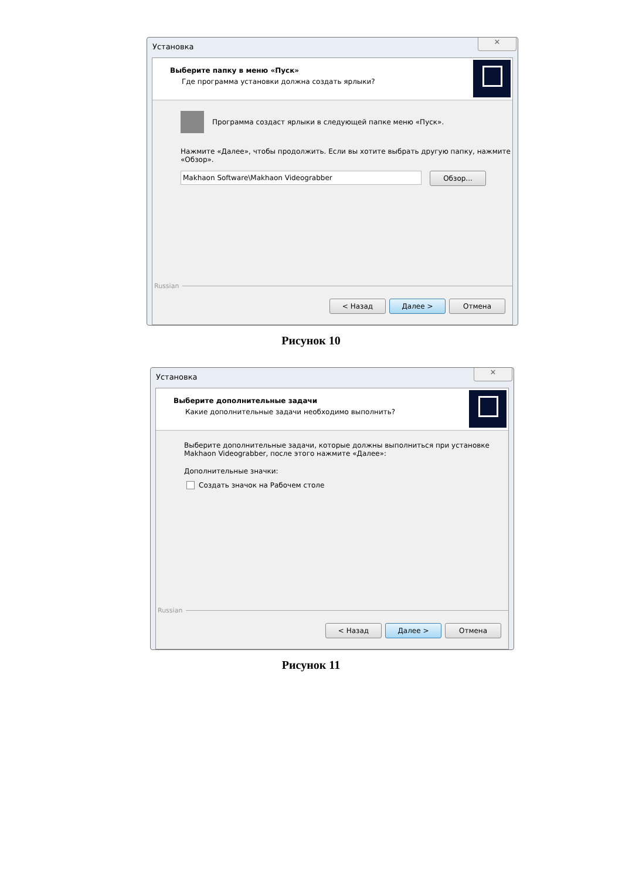Установка
✕
Выберите папку в меню «Пуск»
Где программа установки должна создать ярлыки?
Программа создаст ярлыки в следующей папке меню «Пуск».
Нажмите «Далее», чтобы продолжить. Если вы хотите выбрать другую папку, нажмите «Обзор».
Makhaon Software\Makhaon Videograbber
Обзор...
Russian
< Назад Далее > Отмена
Рисунок 10
Установка
✕
Выберите дополнительные задачи
Какие дополнительные задачи необходимо выполнить?
Выберите дополнительные задачи, которые должны выполниться при установке Makhaon Videograbber, после этого нажмите «Далее»:
Дополнительные значки:
Создать значок на Рабочем столе
Russian
< Назад Далее > Отмена
Рисунок 11